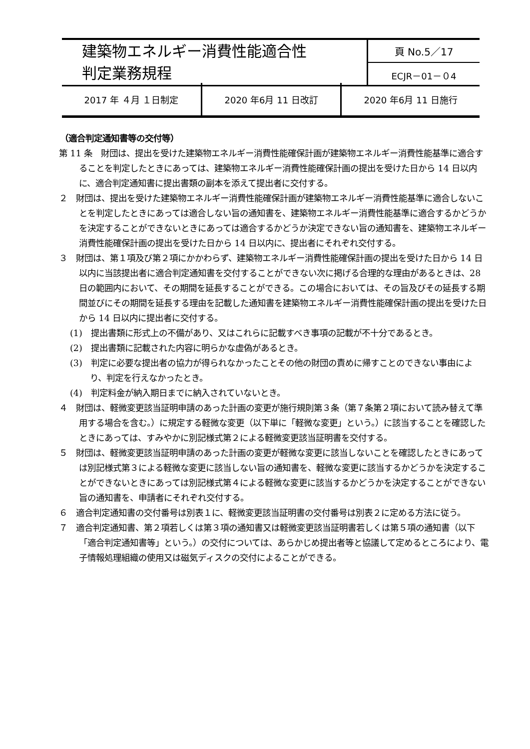| 建築物エネルギー消費性能適合性 判定業務規程 | 頁 No.5／17 |
| | ECJR－01－０4 |
| 2017 年 ４月 １日制定 | 2020 年6月 11 日改訂 | 2020 年6月 11 日施行 |
（適合判定通知書等の交付等）
第 11 条　財団は、提出を受けた建築物エネルギー消費性能確保計画が建築物エネルギー消費性能基準に適合することを判定したときにあっては、建築物エネルギー消費性能確保計画の提出を受けた日から 14 日以内に、適合判定通知書に提出書類の副本を添えて提出者に交付する。
２　財団は、提出を受けた建築物エネルギー消費性能確保計画が建築物エネルギー消費性能基準に適合しないことを判定したときにあっては適合しない旨の通知書を、建築物エネルギー消費性能基準に適合するかどうかを決定することができないときにあっては適合するかどうか決定できない旨の通知書を、建築物エネルギー消費性能確保計画の提出を受けた日から 14 日以内に、提出者にそれぞれ交付する。
３　財団は、第１項及び第２項にかかわらず、建築物エネルギー消費性能確保計画の提出を受けた日から 14 日以内に当該提出者に適合判定通知書を交付することができない次に掲げる合理的な理由があるときは、28 日の範囲内において、その期間を延長することができる。この場合においては、その旨及びその延長する期間並びにその期間を延長する理由を記載した通知書を建築物エネルギー消費性能確保計画の提出を受けた日から 14 日以内に提出者に交付する。
(1)　提出書類に形式上の不備があり、又はこれらに記載すべき事項の記載が不十分であるとき。
(2)　提出書類に記載された内容に明らかな虚偽があるとき。
(3)　判定に必要な提出者の協力が得られなかったことその他の財団の責めに帰すことのできない事由により、判定を行えなかったとき。
(4)　判定料金が納入期日までに納入されていないとき。
４　財団は、軽微変更該当証明申請のあった計画の変更が施行規則第３条（第７条第２項において読み替えて準用する場合を含む。）に規定する軽微な変更（以下単に「軽微な変更」という。）に該当することを確認したときにあっては、すみやかに別記様式第２による軽微変更該当証明書を交付する。
５　財団は、軽微変更該当証明申請のあった計画の変更が軽微な変更に該当しないことを確認したときにあっては別記様式第３による軽微な変更に該当しない旨の通知書を、軽微な変更に該当するかどうかを決定することができないときにあっては別記様式第４による軽微な変更に該当するかどうかを決定することができない旨の通知書を、申請者にそれぞれ交付する。
６　適合判定通知書の交付番号は別表１に、軽微変更該当証明書の交付番号は別表２に定める方法に従う。
７　適合判定通知書、第２項若しくは第３項の通知書又は軽微変更該当証明書若しくは第５項の通知書（以下「適合判定通知書等」という。）の交付については、あらかじめ提出者等と協議して定めるところにより、電子情報処理組織の使用又は磁気ディスクの交付によることができる。